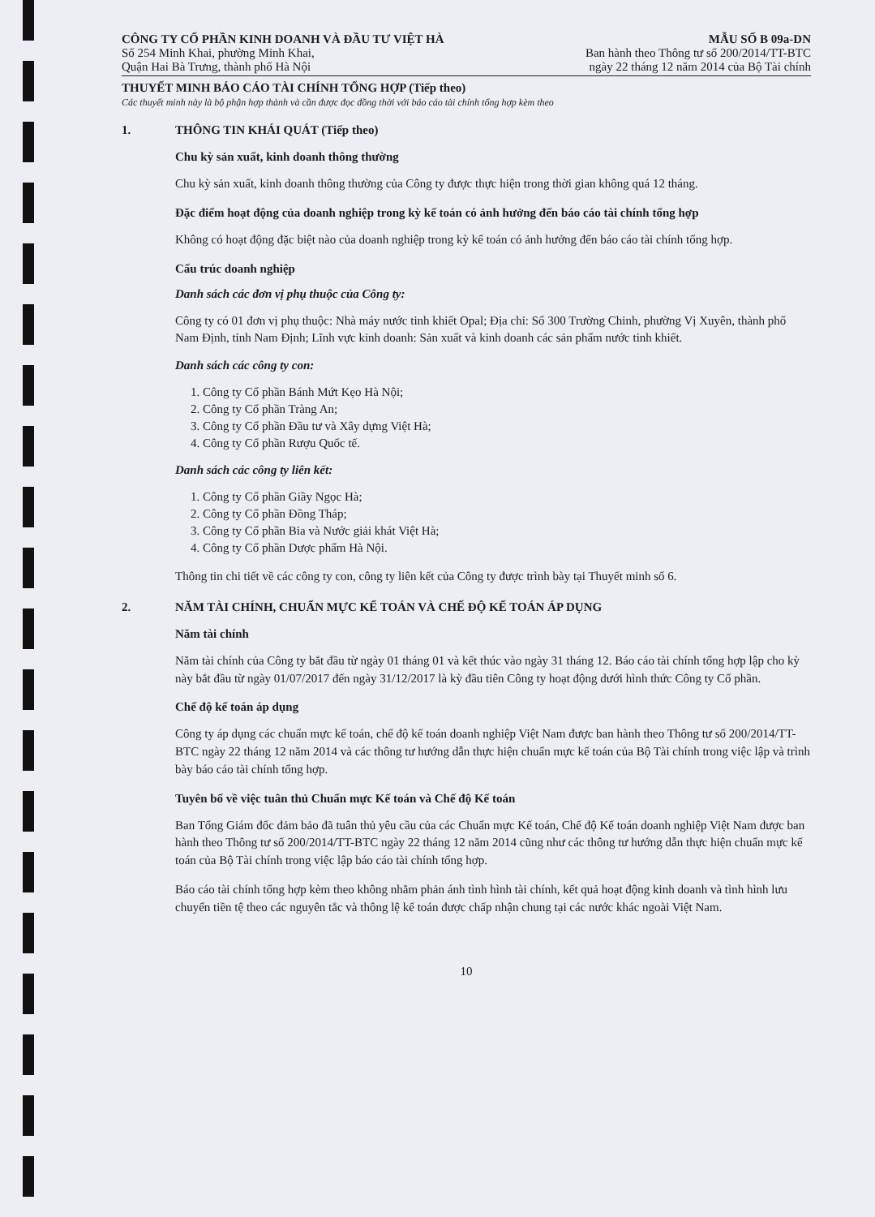CÔNG TY CỔ PHẦN KINH DOANH VÀ ĐẦU TƯ VIỆT HÀ
Số 254 Minh Khai, phường Minh Khai,
Quận Hai Bà Trưng, thành phố Hà Nội
MẪU SỐ B 09a-DN
Ban hành theo Thông tư số 200/2014/TT-BTC
ngày 22 tháng 12 năm 2014 của Bộ Tài chính
THUYẾT MINH BÁO CÁO TÀI CHÍNH TỔNG HỢP (Tiếp theo)
Các thuyết minh này là bộ phận hợp thành và cần được đọc đồng thời với báo cáo tài chính tổng hợp kèm theo
1. THÔNG TIN KHÁI QUÁT (Tiếp theo)
Chu kỳ sản xuất, kinh doanh thông thường
Chu kỳ sản xuất, kinh doanh thông thường của Công ty được thực hiện trong thời gian không quá 12 tháng.
Đặc điểm hoạt động của doanh nghiệp trong kỳ kế toán có ảnh hưởng đến báo cáo tài chính tổng hợp
Không có hoạt động đặc biệt nào của doanh nghiệp trong kỳ kế toán có ảnh hưởng đến báo cáo tài chính tổng hợp.
Cấu trúc doanh nghiệp
Danh sách các đơn vị phụ thuộc của Công ty:
Công ty có 01 đơn vị phụ thuộc: Nhà máy nước tinh khiết Opal; Địa chỉ: Số 300 Trường Chinh, phường Vị Xuyên, thành phố Nam Định, tỉnh Nam Định; Lĩnh vực kinh doanh: Sản xuất và kinh doanh các sản phẩm nước tinh khiết.
Danh sách các công ty con:
1. Công ty Cổ phần Bánh Mứt Kẹo Hà Nội;
2. Công ty Cổ phần Tràng An;
3. Công ty Cổ phần Đầu tư và Xây dựng Việt Hà;
4. Công ty Cổ phần Rượu Quốc tế.
Danh sách các công ty liên kết:
1. Công ty Cổ phần Giầy Ngọc Hà;
2. Công ty Cổ phần Đồng Tháp;
3. Công ty Cổ phần Bia và Nước giải khát Việt Hà;
4. Công ty Cổ phần Dược phẩm Hà Nội.
Thông tin chi tiết về các công ty con, công ty liên kết của Công ty được trình bày tại Thuyết minh số 6.
2. NĂM TÀI CHÍNH, CHUẨN MỰC KẾ TOÁN VÀ CHẾ ĐỘ KẾ TOÁN ÁP DỤNG
Năm tài chính
Năm tài chính của Công ty bắt đầu từ ngày 01 tháng 01 và kết thúc vào ngày 31 tháng 12. Báo cáo tài chính tổng hợp lập cho kỳ này bắt đầu từ ngày 01/07/2017 đến ngày 31/12/2017 là kỳ đầu tiên Công ty hoạt động dưới hình thức Công ty Cổ phần.
Chế độ kế toán áp dụng
Công ty áp dụng các chuẩn mực kế toán, chế độ kế toán doanh nghiệp Việt Nam được ban hành theo Thông tư số 200/2014/TT-BTC ngày 22 tháng 12 năm 2014 và các thông tư hướng dẫn thực hiện chuẩn mực kế toán của Bộ Tài chính trong việc lập và trình bày báo cáo tài chính tổng hợp.
Tuyên bố về việc tuân thủ Chuẩn mực Kế toán và Chế độ Kế toán
Ban Tổng Giám đốc đảm bảo đã tuân thủ yêu cầu của các Chuẩn mực Kế toán, Chế độ Kế toán doanh nghiệp Việt Nam được ban hành theo Thông tư số 200/2014/TT-BTC ngày 22 tháng 12 năm 2014 cũng như các thông tư hướng dẫn thực hiện chuẩn mực kế toán của Bộ Tài chính trong việc lập báo cáo tài chính tổng hợp.
Báo cáo tài chính tổng hợp kèm theo không nhằm phản ánh tình hình tài chính, kết quả hoạt động kinh doanh và tình hình lưu chuyển tiền tệ theo các nguyên tắc và thông lệ kế toán được chấp nhận chung tại các nước khác ngoài Việt Nam.
10